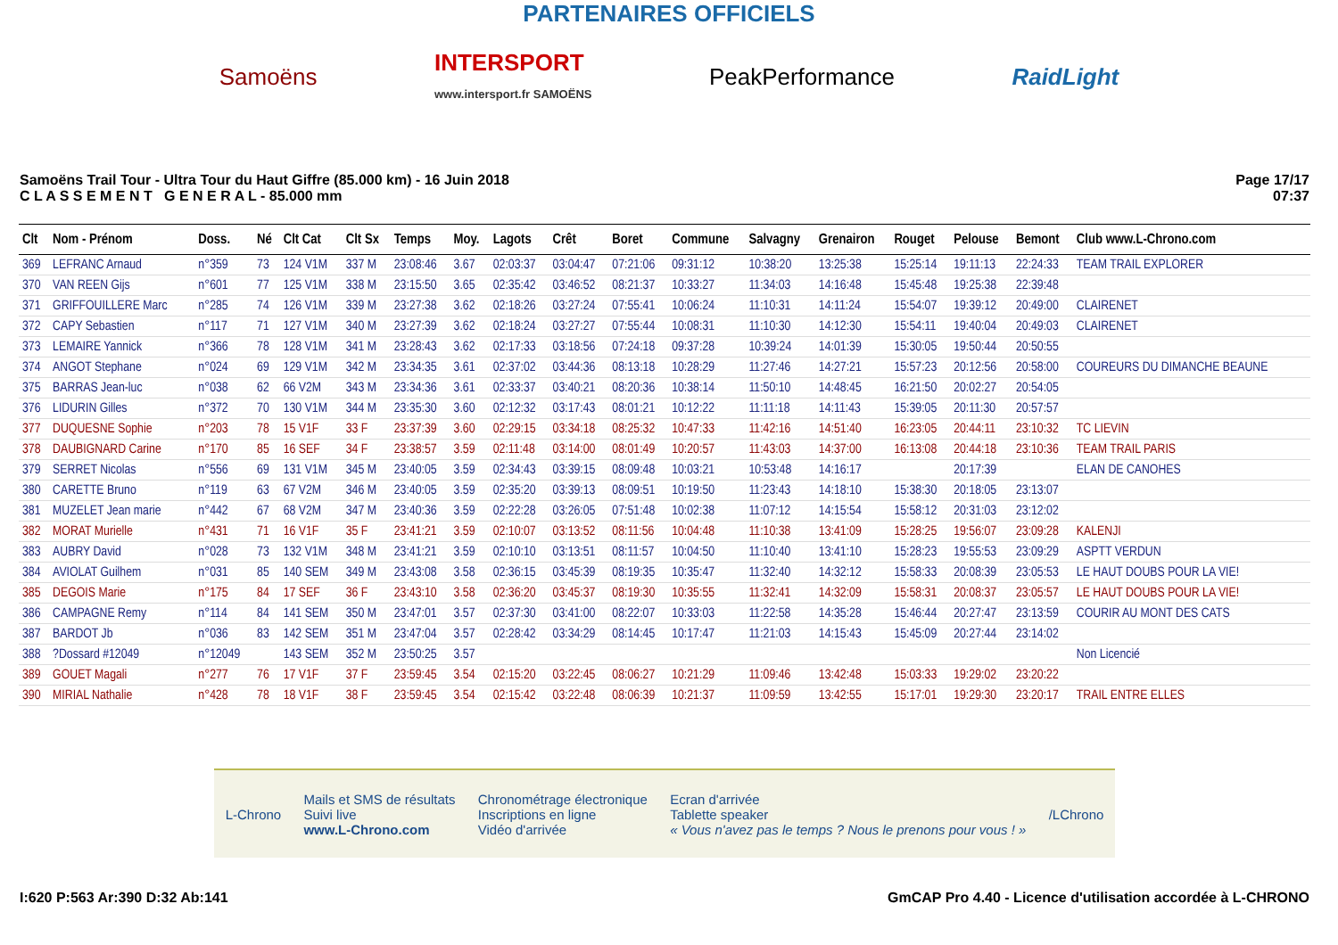PARTENAIRES OFFICIELS
Samoëns INTERSPORT
www.intersport.fr SAMOËNS PeakPerformance RaidLight
Samoëns Trail Tour - Ultra Tour du Haut Giffre (85.000 km) - 16 Juin 2018
C L A S S E M E N T G E N E R A L - 85.000 mm
Page 17/17
07:37
| Clt | Nom - Prénom | Doss. | Né | Clt Cat | Clt Sx | Temps | Moy. | Lagots | Crêt | Boret | Commune | Salvagny | Grenairon | Rouget | Pelouse | Bemont | Club www.L-Chrono.com |
| --- | --- | --- | --- | --- | --- | --- | --- | --- | --- | --- | --- | --- | --- | --- | --- | --- | --- |
| 369 | LEFRANC Arnaud | n°359 | 73 | 124 V1M | 337 M | 23:08:46 | 3.67 | 02:03:37 | 03:04:47 | 07:21:06 | 09:31:12 | 10:38:20 | 13:25:38 | 15:25:14 | 19:11:13 | 22:24:33 | TEAM TRAIL EXPLORER |
| 370 | VAN REEN Gijs | n°601 | 77 | 125 V1M | 338 M | 23:15:50 | 3.65 | 02:35:42 | 03:46:52 | 08:21:37 | 10:33:27 | 11:34:03 | 14:16:48 | 15:45:48 | 19:25:38 | 22:39:48 | |
| 371 | GRIFFOUILLERE Marc | n°285 | 74 | 126 V1M | 339 M | 23:27:38 | 3.62 | 02:18:26 | 03:27:24 | 07:55:41 | 10:06:24 | 11:10:31 | 14:11:24 | 15:54:07 | 19:39:12 | 20:49:00 | CLAIRENET |
| 372 | CAPY Sebastien | n°117 | 71 | 127 V1M | 340 M | 23:27:39 | 3.62 | 02:18:24 | 03:27:27 | 07:55:44 | 10:08:31 | 11:10:30 | 14:12:30 | 15:54:11 | 19:40:04 | 20:49:03 | CLAIRENET |
| 373 | LEMAIRE Yannick | n°366 | 78 | 128 V1M | 341 M | 23:28:43 | 3.62 | 02:17:33 | 03:18:56 | 07:24:18 | 09:37:28 | 10:39:24 | 14:01:39 | 15:30:05 | 19:50:44 | 20:50:55 | |
| 374 | ANGOT Stephane | n°024 | 69 | 129 V1M | 342 M | 23:34:35 | 3.61 | 02:37:02 | 03:44:36 | 08:13:18 | 10:28:29 | 11:27:46 | 14:27:21 | 15:57:23 | 20:12:56 | 20:58:00 | COUREURS DU DIMANCHE BEAUNE |
| 375 | BARRAS Jean-luc | n°038 | 62 | 66 V2M | 343 M | 23:34:36 | 3.61 | 02:33:37 | 03:40:21 | 08:20:36 | 10:38:14 | 11:50:10 | 14:48:45 | 16:21:50 | 20:02:27 | 20:54:05 | |
| 376 | LIDURIN Gilles | n°372 | 70 | 130 V1M | 344 M | 23:35:30 | 3.60 | 02:12:32 | 03:17:43 | 08:01:21 | 10:12:22 | 11:11:18 | 14:11:43 | 15:39:05 | 20:11:30 | 20:57:57 | |
| 377 | DUQUESNE Sophie | n°203 | 78 | 15 V1F | 33 F | 23:37:39 | 3.60 | 02:29:15 | 03:34:18 | 08:25:32 | 10:47:33 | 11:42:16 | 14:51:40 | 16:23:05 | 20:44:11 | 23:10:32 | TC LIEVIN |
| 378 | DAUBIGNARD Carine | n°170 | 85 | 16 SEF | 34 F | 23:38:57 | 3.59 | 02:11:48 | 03:14:00 | 08:01:49 | 10:20:57 | 11:43:03 | 14:37:00 | 16:13:08 | 20:44:18 | 23:10:36 | TEAM TRAIL PARIS |
| 379 | SERRET Nicolas | n°556 | 69 | 131 V1M | 345 M | 23:40:05 | 3.59 | 02:34:43 | 03:39:15 | 08:09:48 | 10:03:21 | 10:53:48 | 14:16:17 | | 20:17:39 | | ELAN DE CANOHES |
| 380 | CARETTE Bruno | n°119 | 63 | 67 V2M | 346 M | 23:40:05 | 3.59 | 02:35:20 | 03:39:13 | 08:09:51 | 10:19:50 | 11:23:43 | 14:18:10 | 15:38:30 | 20:18:05 | 23:13:07 | |
| 381 | MUZELET Jean marie | n°442 | 67 | 68 V2M | 347 M | 23:40:36 | 3.59 | 02:22:28 | 03:26:05 | 07:51:48 | 10:02:38 | 11:07:12 | 14:15:54 | 15:58:12 | 20:31:03 | 23:12:02 | |
| 382 | MORAT Murielle | n°431 | 71 | 16 V1F | 35 F | 23:41:21 | 3.59 | 02:10:07 | 03:13:52 | 08:11:56 | 10:04:48 | 11:10:38 | 13:41:09 | 15:28:25 | 19:56:07 | 23:09:28 | KALENJI |
| 383 | AUBRY David | n°028 | 73 | 132 V1M | 348 M | 23:41:21 | 3.59 | 02:10:10 | 03:13:51 | 08:11:57 | 10:04:50 | 11:10:40 | 13:41:10 | 15:28:23 | 19:55:53 | 23:09:29 | ASPTT VERDUN |
| 384 | AVIOLAT Guilhem | n°031 | 85 | 140 SEM | 349 M | 23:43:08 | 3.58 | 02:36:15 | 03:45:39 | 08:19:35 | 10:35:47 | 11:32:40 | 14:32:12 | 15:58:33 | 20:08:39 | 23:05:53 | LE HAUT DOUBS POUR LA VIE! |
| 385 | DEGOIS Marie | n°175 | 84 | 17 SEF | 36 F | 23:43:10 | 3.58 | 02:36:20 | 03:45:37 | 08:19:30 | 10:35:55 | 11:32:41 | 14:32:09 | 15:58:31 | 20:08:37 | 23:05:57 | LE HAUT DOUBS POUR LA VIE! |
| 386 | CAMPAGNE Remy | n°114 | 84 | 141 SEM | 350 M | 23:47:01 | 3.57 | 02:37:30 | 03:41:00 | 08:22:07 | 10:33:03 | 11:22:58 | 14:35:28 | 15:46:44 | 20:27:47 | 23:13:59 | COURIR AU MONT DES CATS |
| 387 | BARDOT Jb | n°036 | 83 | 142 SEM | 351 M | 23:47:04 | 3.57 | 02:28:42 | 03:34:29 | 08:14:45 | 10:17:47 | 11:21:03 | 14:15:43 | 15:45:09 | 20:27:44 | 23:14:02 | |
| 388 | ?Dossard #12049 | n°12049 | | 143 SEM | 352 M | 23:50:25 | 3.57 | | | | | | | | | | Non Licencié |
| 389 | GOUET Magali | n°277 | 76 | 17 V1F | 37 F | 23:59:45 | 3.54 | 02:15:20 | 03:22:45 | 08:06:27 | 10:21:29 | 11:09:46 | 13:42:48 | 15:03:33 | 19:29:02 | 23:20:22 | |
| 390 | MIRIAL Nathalie | n°428 | 78 | 18 V1F | 38 F | 23:59:45 | 3.54 | 02:15:42 | 03:22:48 | 08:06:39 | 10:21:37 | 11:09:59 | 13:42:55 | 15:17:01 | 19:29:30 | 23:20:17 | TRAIL ENTRE ELLES |
L-Chrono Mails et SMS de résultats
Suivi live
www.L-Chrono.com Chronométrage électronique
Inscriptions en ligne
Vidéo d'arrivée Ecran d'arrivée
Tablette speaker
« Vous n'avez pas le temps ? Nous le prenons pour vous ! » /LChrono
I:620 P:563 Ar:390 D:32 Ab:141 GmCAP Pro 4.40 - Licence d'utilisation accordée à L-CHRONO